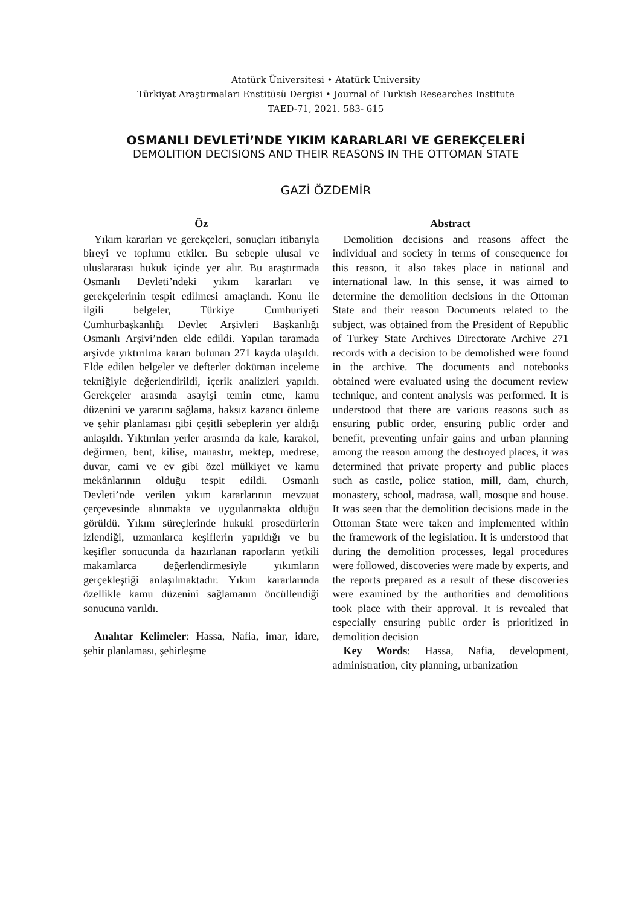Atatürk Üniversitesi • Atatürk University
Türkiyat Araştırmaları Enstitüsü Dergisi • Journal of Turkish Researches Institute
TAED-71, 2021. 583- 615
OSMANLI DEVLETİ’NDE YIKIM KARARLARI VE GEREKÇELERİ
DEMOLITION DECISIONS AND THEIR REASONS IN THE OTTOMAN STATE
GAZİ ÖZDEMİR
Öz
Yıkım kararları ve gerekçeleri, sonuçları itibarıyla bireyi ve toplumu etkiler. Bu sebeple ulusal ve uluslararası hukuk içinde yer alır. Bu araştırmada Osmanlı Devleti’ndeki yıkım kararları ve gerekçelerinin tespit edilmesi amaçlandı. Konu ile ilgili belgeler, Türkiye Cumhuriyeti Cumhurbaşkanlığı Devlet Arşivleri Başkanlığı Osmanlı Arşivi’nden elde edildi. Yapılan taramada arşivde yıktırılma kararı bulunan 271 kayda ulaşıldı. Elde edilen belgeler ve defterler doküman inceleme tekniğiyle değerlendirildi, içerik analizleri yapıldı. Gerekçeler arasında asayişi temin etme, kamu düzenini ve yararını sağlama, haksız kazancı önleme ve şehir planlaması gibi çeşitli sebeplerin yer aldığı anlaşıldı. Yıktırılan yerler arasında da kale, karakol, değirmen, bent, kilise, manastır, mektep, medrese, duvar, cami ve ev gibi özel mülkiyet ve kamu mekânlarının olduğu tespit edildi. Osmanlı Devleti’nde verilen yıkım kararlarının mevzuat çerçevesinde alınmakta ve uygulanmakta olduğu görüldü. Yıkım süreçlerinde hukuki prosedürlerin izlendiği, uzmanlarca keşiflerin yapıldığı ve bu keşifler sonucunda da hazırlanan raporların yetkili makamlarca değerlendirmesiyle yıkımların gerçekleştiği anlaşılmaktadır. Yıkım kararlarında özellikle kamu düzenini sağlamanın öncüllendiği sonucuna varıldı.
Anahtar Kelimeler: Hassa, Nafia, imar, idare, şehir planlaması, şehirleşme
Abstract
Demolition decisions and reasons affect the individual and society in terms of consequence for this reason, it also takes place in national and international law. In this sense, it was aimed to determine the demolition decisions in the Ottoman State and their reason Documents related to the subject, was obtained from the President of Republic of Turkey State Archives Directorate Archive 271 records with a decision to be demolished were found in the archive. The documents and notebooks obtained were evaluated using the document review technique, and content analysis was performed. It is understood that there are various reasons such as ensuring public order, ensuring public order and benefit, preventing unfair gains and urban planning among the reason among the destroyed places, it was determined that private property and public places such as castle, police station, mill, dam, church, monastery, school, madrasa, wall, mosque and house. It was seen that the demolition decisions made in the Ottoman State were taken and implemented within the framework of the legislation. It is understood that during the demolition processes, legal procedures were followed, discoveries were made by experts, and the reports prepared as a result of these discoveries were examined by the authorities and demolitions took place with their approval. It is revealed that especially ensuring public order is prioritized in demolition decision
Key Words: Hassa, Nafia, development, administration, city planning, urbanization